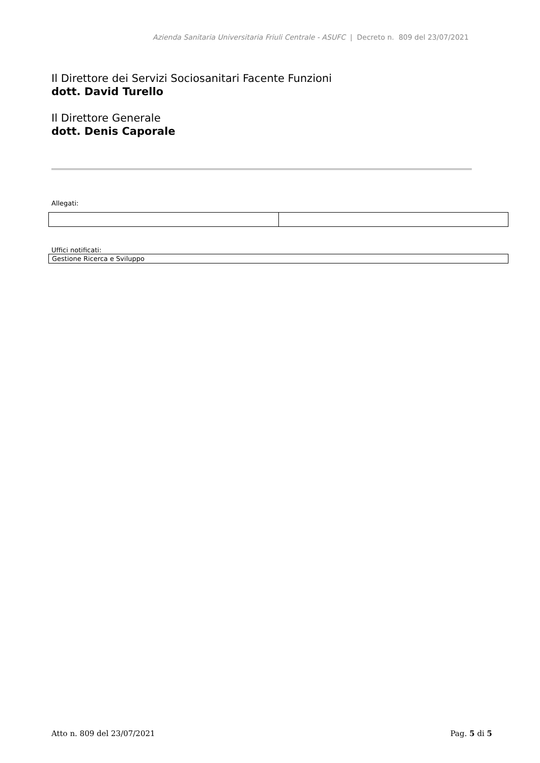Azienda Sanitaria Universitaria Friuli Centrale - ASUFC | Decreto n. 809 del 23/07/2021
Il Direttore dei Servizi Sociosanitari Facente Funzioni
dott. David Turello
Il Direttore Generale
dott. Denis Caporale
Allegati:
Uffici notificati:
| Gestione Ricerca e Sviluppo |
Atto n. 809 del 23/07/2021 Pag. 5 di 5